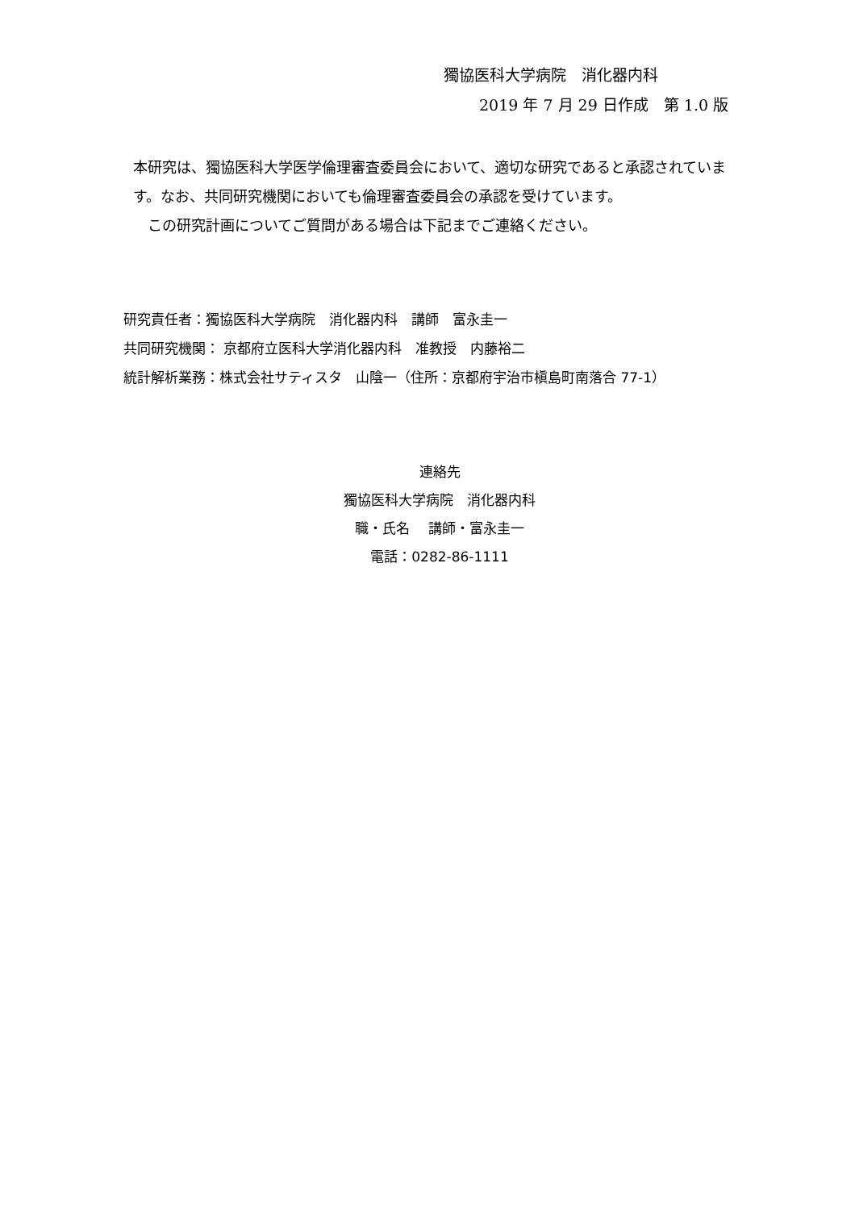獨協医科大学病院　消化器内科
2019 年 7 月 29 日作成　第 1.0 版
本研究は、獨協医科大学医学倫理審査委員会において、適切な研究であると承認されています。なお、共同研究機関においても倫理審査委員会の承認を受けています。
　この研究計画についてご質問がある場合は下記までご連絡ください。
研究責任者：獨協医科大学病院　消化器内科　講師　富永圭一
共同研究機関： 京都府立医科大学消化器内科　准教授　内藤裕二
統計解析業務：株式会社サティスタ　山陰一（住所：京都府宇治市槇島町南落合 77-1）
連絡先
獨協医科大学病院　消化器内科
職・氏名　 講師・富永圭一
電話：0282-86-1111